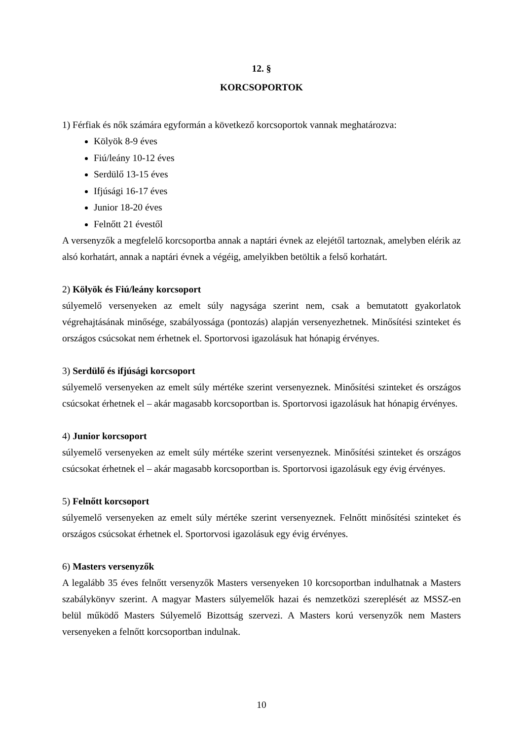12. §
KORCSOPORTOK
1) Férfiak és nők számára egyformán a következő korcsoportok vannak meghatározva:
Kölyök 8-9 éves
Fiú/leány 10-12 éves
Serdülő 13-15 éves
Ifjúsági 16-17 éves
Junior 18-20 éves
Felnőtt 21 évestől
A versenyzők a megfelelő korcsoportba annak a naptári évnek az elejétől tartoznak, amelyben elérik az alsó korhatárt, annak a naptári évnek a végéig, amelyikben betöltik a felső korhatárt.
2) Kölyök és Fiú/leány korcsoport
súlyemelő versenyeken az emelt súly nagysága szerint nem, csak a bemutatott gyakorlatok végrehajtásának minősége, szabályossága (pontozás) alapján versenyezhetnek. Minősítési szinteket és országos csúcsokat nem érhetnek el. Sportorvosi igazolásuk hat hónapig érvényes.
3) Serdülő és ifjúsági korcsoport
súlyemelő versenyeken az emelt súly mértéke szerint versenyeznek. Minősítési szinteket és országos csúcsokat érhetnek el – akár magasabb korcsoportban is. Sportorvosi igazolásuk hat hónapig érvényes.
4) Junior korcsoport
súlyemelő versenyeken az emelt súly mértéke szerint versenyeznek. Minősítési szinteket és országos csúcsokat érhetnek el – akár magasabb korcsoportban is. Sportorvosi igazolásuk egy évig érvényes.
5) Felnőtt korcsoport
súlyemelő versenyeken az emelt súly mértéke szerint versenyeznek. Felnőtt minősítési szinteket és országos csúcsokat érhetnek el. Sportorvosi igazolásuk egy évig érvényes.
6) Masters versenyzők
A legalább 35 éves felnőtt versenyzők Masters versenyeken 10 korcsoportban indulhatnak a Masters szabálykönyv szerint. A magyar Masters súlyemelők hazai és nemzetközi szereplését az MSSZ-en belül működő Masters Súlyemelő Bizottság szervezi. A Masters korú versenyzők nem Masters versenyeken a felnőtt korcsoportban indulnak.
10